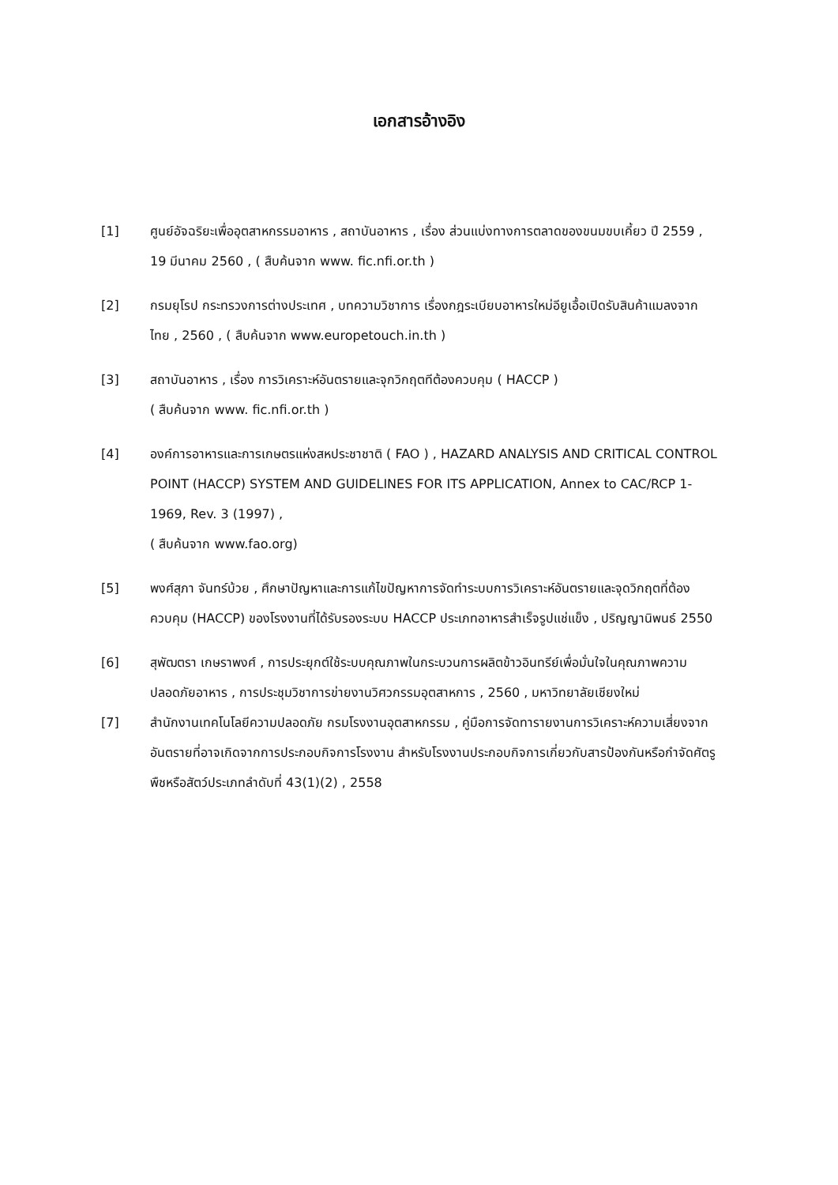เอกสารอ้างอิง
[1] ศูนย์อัจฉริยะเพื่ออุตสาหกรรมอาหาร , สถาบันอาหาร , เรื่อง ส่วนแบ่งทางการตลาดของขนมขบเคี้ยว ปี 2559 , 19 มีนาคม 2560 , ( สืบค้นจาก www. fic.nfi.or.th )
[2] กรมยุโรป กระทรวงการต่างประเทศ , บทความวิชาการ เรื่องกฎระเบียบอาหารใหม่อียูเอื้อเปิดรับสินค้าแมลงจากไทย , 2560 , ( สืบค้นจาก www.europetouch.in.th )
[3] สถาบันอาหาร , เรื่อง การวิเคราะห์อันตรายและจุกวิกฤตทีต้องควบคุม ( HACCP )
( สืบค้นจาก www. fic.nfi.or.th )
[4] องค์การอาหารและการเกษตรแห่งสหประชาชาติ ( FAO ) , HAZARD ANALYSIS AND CRITICAL CONTROL POINT (HACCP) SYSTEM AND GUIDELINES FOR ITS APPLICATION, Annex to CAC/RCP 1-1969, Rev. 3 (1997) ,
( สืบค้นจาก www.fao.org)
[5] พงศ์สุภา จันทร์บ้วย , ศึกษาปัญหาและการแก้ไขปัญหาการจัดทำระบบการวิเคราะห์อันตรายและจุดวิกฤตที่ต้องควบคุม (HACCP) ของโรงงานที่ได้รับรองระบบ HACCP ประเภทอาหารสำเร็จรูปแช่แข็ง , ปริญญานิพนธ์ 2550
[6] สุพัฒตรา เกษราพงศ์ , การประยุกต์ใช้ระบบคุณภาพในกระบวนการผลิตข้าวอินทรีย์เพื่อมั่นใจในคุณภาพความปลอดภัยอาหาร , การประชุมวิชาการข่ายงานวิศวกรรมอุตสาหการ , 2560 , มหาวิทยาลัยเชียงใหม่
[7] สำนักงานเทคโนโลยีความปลอดภัย กรมโรงงานอุตสาหกรรม , คู่มือการจัดทารายงานการวิเคราะห์ความเสี่ยงจากอันตรายที่อาจเกิดจากการประกอบกิจการโรงงาน สำหรับโรงงานประกอบกิจการเกี่ยวกับสารป้องกันหรือกำจัดศัตรูพืชหรือสัตว์ประเภทลำดับที่ 43(1)(2) , 2558